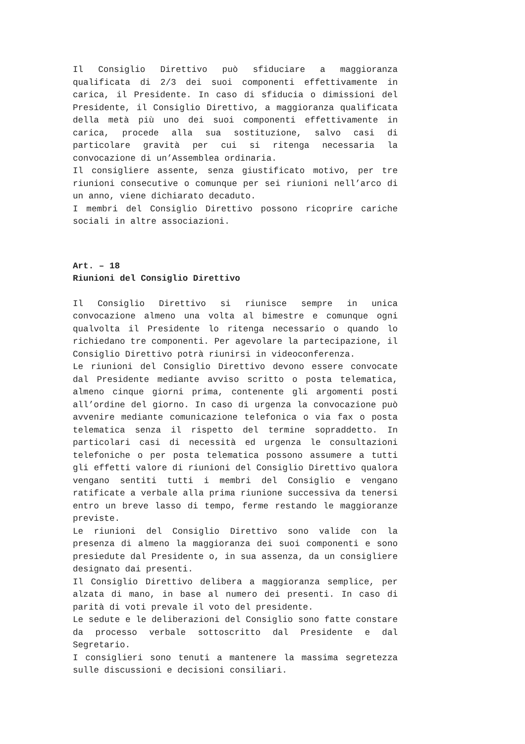Il Consiglio Direttivo può sfiduciare a maggioranza qualificata di 2/3 dei suoi componenti effettivamente in carica, il Presidente. In caso di sfiducia o dimissioni del Presidente, il Consiglio Direttivo, a maggioranza qualificata della metà più uno dei suoi componenti effettivamente in carica, procede alla sua sostituzione, salvo casi di particolare gravità per cui si ritenga necessaria la convocazione di un’Assemblea ordinaria.
Il consigliere assente, senza giustificato motivo, per tre riunioni consecutive o comunque per sei riunioni nell’arco di un anno, viene dichiarato decaduto.
I membri del Consiglio Direttivo possono ricoprire cariche sociali in altre associazioni.
Art. – 18
Riunioni del Consiglio Direttivo
Il Consiglio Direttivo si riunisce sempre in unica convocazione almeno una volta al bimestre e comunque ogni qualvolta il Presidente lo ritenga necessario o quando lo richiedano tre componenti. Per agevolare la partecipazione, il Consiglio Direttivo potrà riunirsi in videoconferenza.
Le riunioni del Consiglio Direttivo devono essere convocate dal Presidente mediante avviso scritto o posta telematica, almeno cinque giorni prima, contenente gli argomenti posti all’ordine del giorno. In caso di urgenza la convocazione può avvenire mediante comunicazione telefonica o via fax o posta telematica senza il rispetto del termine sopraddetto. In particolari casi di necessità ed urgenza le consultazioni telefoniche o per posta telematica possono assumere a tutti gli effetti valore di riunioni del Consiglio Direttivo qualora vengano sentiti tutti i membri del Consiglio e vengano ratificate a verbale alla prima riunione successiva da tenersi entro un breve lasso di tempo, ferme restando le maggioranze previste.
Le riunioni del Consiglio Direttivo sono valide con la presenza di almeno la maggioranza dei suoi componenti e sono presiedute dal Presidente o, in sua assenza, da un consigliere designato dai presenti.
Il Consiglio Direttivo delibera a maggioranza semplice, per alzata di mano, in base al numero dei presenti. In caso di parità di voti prevale il voto del presidente.
Le sedute e le deliberazioni del Consiglio sono fatte constare da processo verbale sottoscritto dal Presidente e dal Segretario.
I consiglieri sono tenuti a mantenere la massima segretezza sulle discussioni e decisioni consiliari.